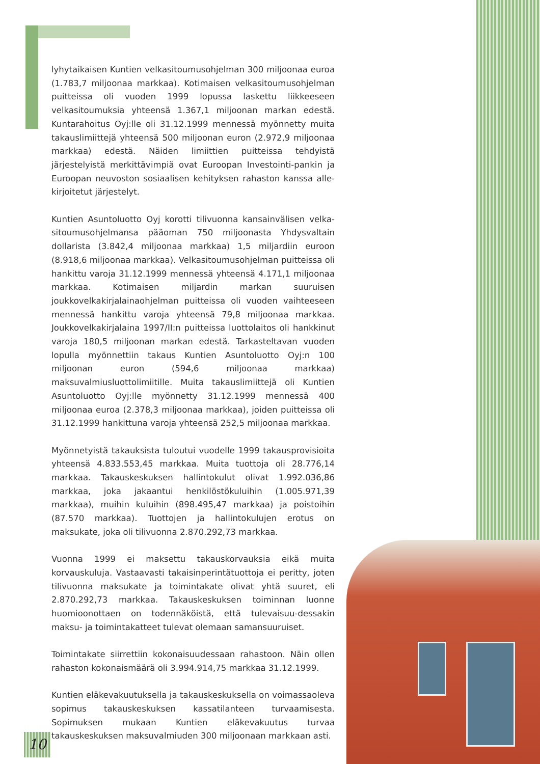lyhytaikaisen Kuntien velkasitoumusohjelman 300 miljoonaa euroa (1.783,7 miljoonaa markkaa). Kotimaisen velkasitoumusohjelman puitteissa oli vuoden 1999 lopussa laskettu liikkeeseen velkasitoumuksia yhteensä 1.367,1 miljoonan markan edestä. Kuntarahoitus Oyj:lle oli 31.12.1999 mennessä myönnetty muita takauslimiittejä yhteensä 500 miljoonan euron (2.972,9 miljoonaa markkaa) edestä. Näiden limiittien puitteissa tehdyistä järjestelyistä merkittävimpiä ovat Euroopan Investointi-pankin ja Euroopan neuvoston sosiaalisen kehityksen rahaston kanssa alle-kirjoitetut järjestelyt.
Kuntien Asuntoluotto Oyj korotti tilivuonna kansainvälisen velka-sitoumusohjelmansa pääoman 750 miljoonasta Yhdysvaltain dollarista (3.842,4 miljoonaa markkaa) 1,5 miljardiin euroon (8.918,6 miljoonaa markkaa). Velkasitoumusohjelman puitteissa oli hankittu varoja 31.12.1999 mennessä yhteensä 4.171,1 miljoonaa markkaa. Kotimaisen miljardin markan suuruisen joukkovelkakirjalainaohjelman puitteissa oli vuoden vaihteeseen mennessä hankittu varoja yhteensä 79,8 miljoonaa markkaa. Joukkovelkakirjalaina 1997/II:n puitteissa luottolaitos oli hankkinut varoja 180,5 miljoonan markan edestä. Tarkasteltavan vuoden lopulla myönnettiin takaus Kuntien Asuntoluotto Oyj:n 100 miljoonan euron (594,6 miljoonaa markkaa) maksuvalmiusluottolimiitille. Muita takauslimiittejä oli Kuntien Asuntoluotto Oyj:lle myönnetty 31.12.1999 mennessä 400 miljoonaa euroa (2.378,3 miljoonaa markkaa), joiden puitteissa oli 31.12.1999 hankittuna varoja yhteensä 252,5 miljoonaa markkaa.
Myönnetyistä takauksista tuloutui vuodelle 1999 takausprovisioita yhteensä 4.833.553,45 markkaa. Muita tuottoja oli 28.776,14 markkaa. Takauskeskuksen hallintokulut olivat 1.992.036,86 markkaa, joka jakaantui henkilöstökuluihin (1.005.971,39 markkaa), muihin kuluihin (898.495,47 markkaa) ja poistoihin (87.570 markkaa). Tuottojen ja hallintokulujen erotus on maksukate, joka oli tilivuonna 2.870.292,73 markkaa.
Vuonna 1999 ei maksettu takauskorvauksia eikä muita korvauskuluja. Vastaavasti takaisinperintätuottoja ei peritty, joten tilivuonna maksukate ja toimintakate olivat yhtä suuret, eli 2.870.292,73 markkaa. Takauskeskuksen toiminnan luonne huomioonottaen on todennäköistä, että tulevaisuu-dessakin maksu- ja toimintakatteet tulevat olemaan samansuuruiset.
Toimintakate siirrettiin kokonaisuudessaan rahastoon. Näin ollen rahaston kokonaismäärä oli 3.994.914,75 markkaa 31.12.1999.
Kuntien eläkevakuutuksella ja takauskeskuksella on voimassaoleva sopimus takauskeskuksen kassatilanteen turvaamisesta. Sopimuksen mukaan Kuntien eläkevakuutus turvaa takauskeskuksen maksuvalmiuden 300 miljoonaan markkaan asti.
10